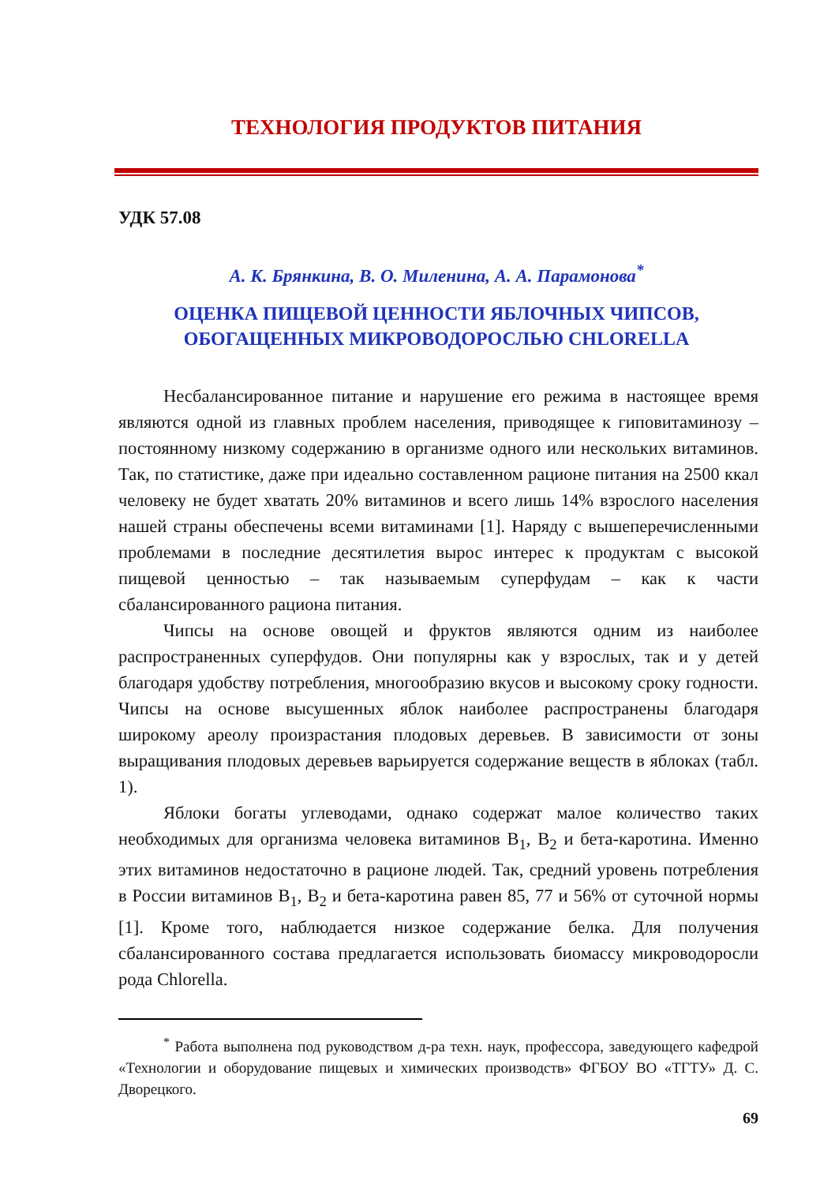ТЕХНОЛОГИЯ ПРОДУКТОВ ПИТАНИЯ
УДК 57.08
А. К. Брянкина, В. О. Миленина, А. А. Парамонова<sup>*</sup>
ОЦЕНКА ПИЩЕВОЙ ЦЕННОСТИ ЯБЛОЧНЫХ ЧИПСОВ,
ОБОГАЩЕННЫХ МИКРОВОДОРОСЛЬЮ CHLORELLA
Несбалансированное питание и нарушение его режима в настоящее время являются одной из главных проблем населения, приводящее к гиповитаминозу – постоянному низкому содержанию в организме одного или нескольких витаминов. Так, по статистике, даже при идеально составленном рационе питания на 2500 ккал человеку не будет хватать 20% витаминов и всего лишь 14% взрослого населения нашей страны обеспечены всеми витаминами [1]. Наряду с вышеперечисленными проблемами в последние десятилетия вырос интерес к продуктам с высокой пищевой ценностью – так называемым суперфудам – как к части сбалансированного рациона питания.
Чипсы на основе овощей и фруктов являются одним из наиболее распространенных суперфудов. Они популярны как у взрослых, так и у детей благодаря удобству потребления, многообразию вкусов и высокому сроку годности. Чипсы на основе высушенных яблок наиболее распространены благодаря широкому ареолу произрастания плодовых деревьев. В зависимости от зоны выращивания плодовых деревьев варьируется содержание веществ в яблоках (табл. 1).
Яблоки богаты углеводами, однако содержат малое количество таких необходимых для организма человека витаминов B<sub>1</sub>, B<sub>2</sub> и бета-каротина. Именно этих витаминов недостаточно в рационе людей. Так, средний уровень потребления в России витаминов B<sub>1</sub>, B<sub>2</sub> и бета-каротина равен 85, 77 и 56% от суточной нормы [1]. Кроме того, наблюдается низкое содержание белка. Для получения сбалансированного состава предлагается использовать биомассу микроводоросли рода Chlorella.
<sup>*</sup> Работа выполнена под руководством д-ра техн. наук, профессора, заведующего кафедрой «Технологии и оборудование пищевых и химических производств» ФГБОУ ВО «ТГТУ» Д. С. Дворецкого.
69